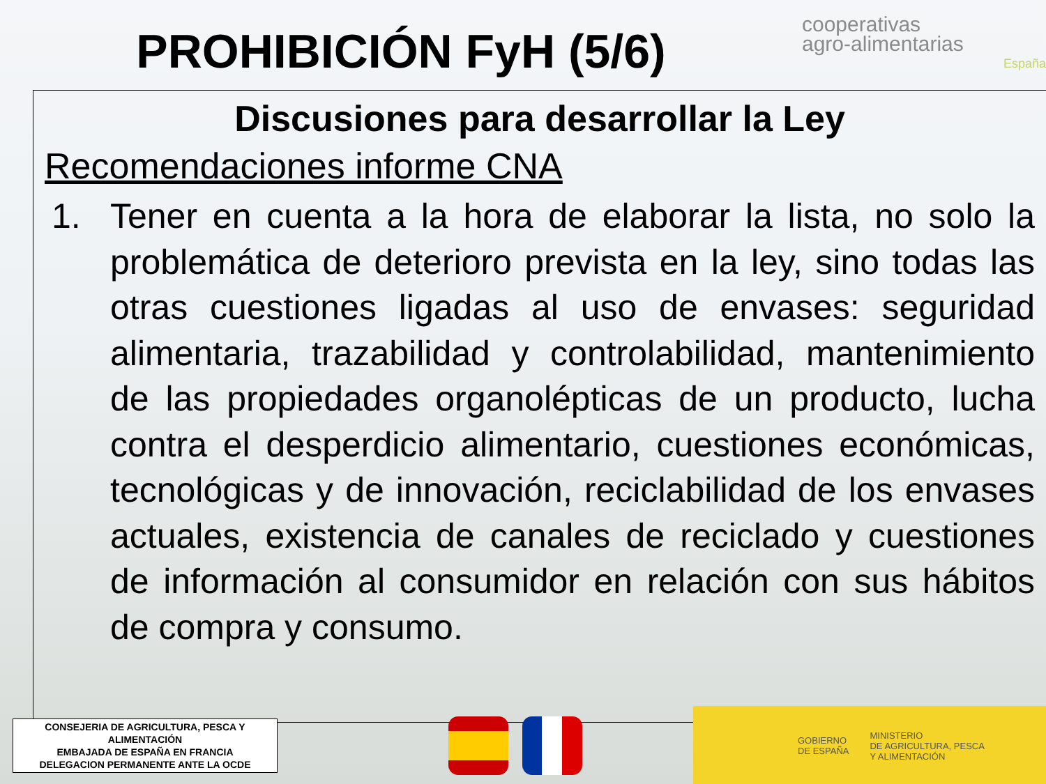PROHIBICIÓN FyH (5/6)
cooperativas
agro-alimentarias
España
Discusiones para desarrollar la Ley
Recomendaciones informe CNA
1. Tener en cuenta a la hora de elaborar la lista, no solo la problemática de deterioro prevista en la ley, sino todas las otras cuestiones ligadas al uso de envases: seguridad alimentaria, trazabilidad y controlabilidad, mantenimiento de las propiedades organolépticas de un producto, lucha contra el desperdicio alimentario, cuestiones económicas, tecnológicas y de innovación, reciclabilidad de los envases actuales, existencia de canales de reciclado y cuestiones de información al consumidor en relación con sus hábitos de compra y consumo.
CONSEJERIA DE AGRICULTURA, PESCA Y ALIMENTACIÓN
EMBAJADA DE ESPAÑA EN FRANCIA
DELEGACION PERMANENTE ANTE LA OCDE
GOBIERNO
DE ESPAÑA
MINISTERIO
DE AGRICULTURA, PESCA
Y ALIMENTACIÓN